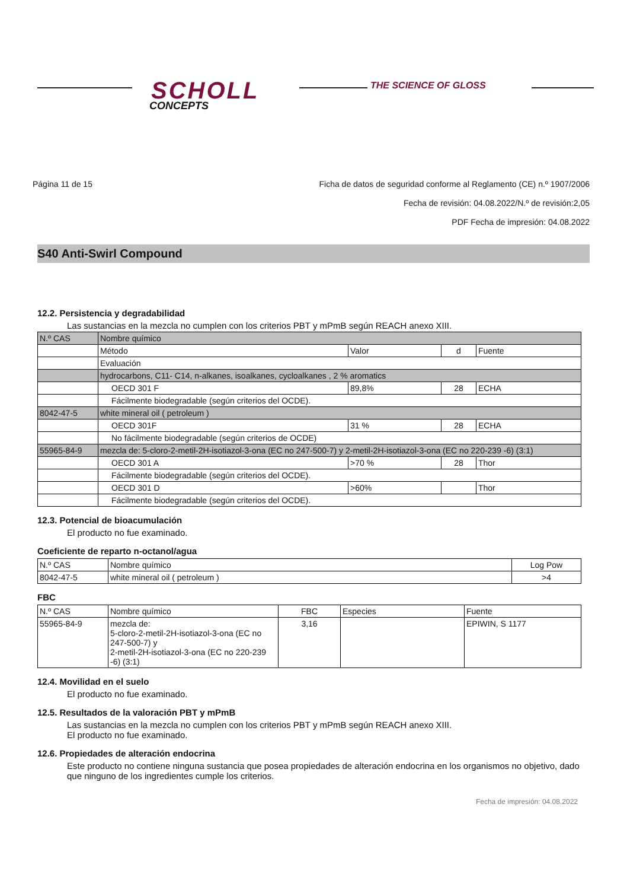SCHOLL
CONCEPTS
THE SCIENCE OF GLOSS
Página 11 de 15 Ficha de datos de seguridad conforme al Reglamento (CE) n.º 1907/2006
Fecha de revisión: 04.08.2022/N.º de revisión:2,05
PDF Fecha de impresión: 04.08.2022
S40 Anti-Swirl Compound
12.2. Persistencia y degradabilidad
Las sustancias en la mezcla no cumplen con los criterios PBT y mPmB según REACH anexo XIII.
| N.º CAS | Nombre químico | | | |
| | Método | Valor | d | Fuente |
| | Evaluación | | | |
| | hydrocarbons, C11- C14, n-alkanes, isoalkanes, cycloalkanes , 2 % aromatics | | | |
| | OECD 301 F | 89,8% | 28 | ECHA |
| | Fácilmente biodegradable (según criterios del OCDE). | | | |
| 8042-47-5 | white mineral oil ( petroleum ) | | | |
| | OECD 301F | 31 % | 28 | ECHA |
| | No fácilmente biodegradable (según criterios de OCDE) | | | |
| 55965-84-9 | mezcla de: 5-cloro-2-metil-2H-isotiazol-3-ona (EC no 247-500-7) y 2-metil-2H-isotiazol-3-ona (EC no 220-239 -6) (3:1) | | | |
| | OECD 301 A | >70 % | 28 | Thor |
| | Fácilmente biodegradable (según criterios del OCDE). | | | |
| | OECD 301 D | >60% | | Thor |
| | Fácilmente biodegradable (según criterios del OCDE). | | | |
12.3. Potencial de bioacumulación
El producto no fue examinado.
Coeficiente de reparto n-octanol/agua
| N.º CAS | Nombre químico | Log Pow |
| --- | --- | --- |
| 8042-47-5 | white mineral oil ( petroleum ) | >4 |
FBC
| N.º CAS | Nombre químico | FBC | Especies | Fuente |
| --- | --- | --- | --- | --- |
| 55965-84-9 | mezcla de: 5-cloro-2-metil-2H-isotiazol-3-ona (EC no 247-500-7) y 2-metil-2H-isotiazol-3-ona (EC no 220-239 -6) (3:1) | 3,16 | | EPIWIN, S 1177 |
12.4. Movilidad en el suelo
El producto no fue examinado.
12.5. Resultados de la valoración PBT y mPmB
Las sustancias en la mezcla no cumplen con los criterios PBT y mPmB según REACH anexo XIII.
El producto no fue examinado.
12.6. Propiedades de alteración endocrina
Este producto no contiene ninguna sustancia que posea propiedades de alteración endocrina en los organismos no objetivo, dado que ninguno de los ingredientes cumple los criterios.
Fecha de impresión: 04.08.2022